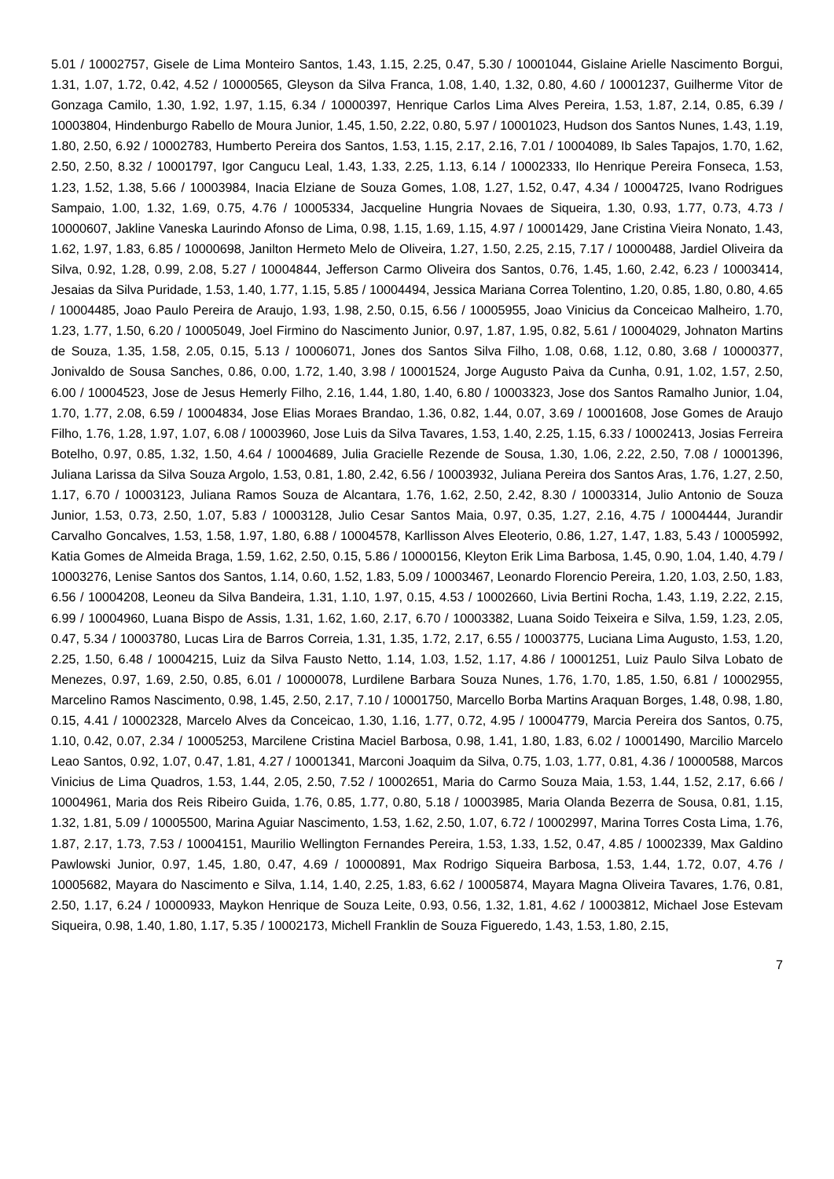5.01 / 10002757, Gisele de Lima Monteiro Santos, 1.43, 1.15, 2.25, 0.47, 5.30 / 10001044, Gislaine Arielle Nascimento Borgui, 1.31, 1.07, 1.72, 0.42, 4.52 / 10000565, Gleyson da Silva Franca, 1.08, 1.40, 1.32, 0.80, 4.60 / 10001237, Guilherme Vitor de Gonzaga Camilo, 1.30, 1.92, 1.97, 1.15, 6.34 / 10000397, Henrique Carlos Lima Alves Pereira, 1.53, 1.87, 2.14, 0.85, 6.39 / 10003804, Hindenburgo Rabello de Moura Junior, 1.45, 1.50, 2.22, 0.80, 5.97 / 10001023, Hudson dos Santos Nunes, 1.43, 1.19, 1.80, 2.50, 6.92 / 10002783, Humberto Pereira dos Santos, 1.53, 1.15, 2.17, 2.16, 7.01 / 10004089, Ib Sales Tapajos, 1.70, 1.62, 2.50, 2.50, 8.32 / 10001797, Igor Cangucu Leal, 1.43, 1.33, 2.25, 1.13, 6.14 / 10002333, Ilo Henrique Pereira Fonseca, 1.53, 1.23, 1.52, 1.38, 5.66 / 10003984, Inacia Elziane de Souza Gomes, 1.08, 1.27, 1.52, 0.47, 4.34 / 10004725, Ivano Rodrigues Sampaio, 1.00, 1.32, 1.69, 0.75, 4.76 / 10005334, Jacqueline Hungria Novaes de Siqueira, 1.30, 0.93, 1.77, 0.73, 4.73 / 10000607, Jakline Vaneska Laurindo Afonso de Lima, 0.98, 1.15, 1.69, 1.15, 4.97 / 10001429, Jane Cristina Vieira Nonato, 1.43, 1.62, 1.97, 1.83, 6.85 / 10000698, Janilton Hermeto Melo de Oliveira, 1.27, 1.50, 2.25, 2.15, 7.17 / 10000488, Jardiel Oliveira da Silva, 0.92, 1.28, 0.99, 2.08, 5.27 / 10004844, Jefferson Carmo Oliveira dos Santos, 0.76, 1.45, 1.60, 2.42, 6.23 / 10003414, Jesaias da Silva Puridade, 1.53, 1.40, 1.77, 1.15, 5.85 / 10004494, Jessica Mariana Correa Tolentino, 1.20, 0.85, 1.80, 0.80, 4.65 / 10004485, Joao Paulo Pereira de Araujo, 1.93, 1.98, 2.50, 0.15, 6.56 / 10005955, Joao Vinicius da Conceicao Malheiro, 1.70, 1.23, 1.77, 1.50, 6.20 / 10005049, Joel Firmino do Nascimento Junior, 0.97, 1.87, 1.95, 0.82, 5.61 / 10004029, Johnaton Martins de Souza, 1.35, 1.58, 2.05, 0.15, 5.13 / 10006071, Jones dos Santos Silva Filho, 1.08, 0.68, 1.12, 0.80, 3.68 / 10000377, Jonivaldo de Sousa Sanches, 0.86, 0.00, 1.72, 1.40, 3.98 / 10001524, Jorge Augusto Paiva da Cunha, 0.91, 1.02, 1.57, 2.50, 6.00 / 10004523, Jose de Jesus Hemerly Filho, 2.16, 1.44, 1.80, 1.40, 6.80 / 10003323, Jose dos Santos Ramalho Junior, 1.04, 1.70, 1.77, 2.08, 6.59 / 10004834, Jose Elias Moraes Brandao, 1.36, 0.82, 1.44, 0.07, 3.69 / 10001608, Jose Gomes de Araujo Filho, 1.76, 1.28, 1.97, 1.07, 6.08 / 10003960, Jose Luis da Silva Tavares, 1.53, 1.40, 2.25, 1.15, 6.33 / 10002413, Josias Ferreira Botelho, 0.97, 0.85, 1.32, 1.50, 4.64 / 10004689, Julia Gracielle Rezende de Sousa, 1.30, 1.06, 2.22, 2.50, 7.08 / 10001396, Juliana Larissa da Silva Souza Argolo, 1.53, 0.81, 1.80, 2.42, 6.56 / 10003932, Juliana Pereira dos Santos Aras, 1.76, 1.27, 2.50, 1.17, 6.70 / 10003123, Juliana Ramos Souza de Alcantara, 1.76, 1.62, 2.50, 2.42, 8.30 / 10003314, Julio Antonio de Souza Junior, 1.53, 0.73, 2.50, 1.07, 5.83 / 10003128, Julio Cesar Santos Maia, 0.97, 0.35, 1.27, 2.16, 4.75 / 10004444, Jurandir Carvalho Goncalves, 1.53, 1.58, 1.97, 1.80, 6.88 / 10004578, Karllisson Alves Eleoterio, 0.86, 1.27, 1.47, 1.83, 5.43 / 10005992, Katia Gomes de Almeida Braga, 1.59, 1.62, 2.50, 0.15, 5.86 / 10000156, Kleyton Erik Lima Barbosa, 1.45, 0.90, 1.04, 1.40, 4.79 / 10003276, Lenise Santos dos Santos, 1.14, 0.60, 1.52, 1.83, 5.09 / 10003467, Leonardo Florencio Pereira, 1.20, 1.03, 2.50, 1.83, 6.56 / 10004208, Leoneu da Silva Bandeira, 1.31, 1.10, 1.97, 0.15, 4.53 / 10002660, Livia Bertini Rocha, 1.43, 1.19, 2.22, 2.15, 6.99 / 10004960, Luana Bispo de Assis, 1.31, 1.62, 1.60, 2.17, 6.70 / 10003382, Luana Soido Teixeira e Silva, 1.59, 1.23, 2.05, 0.47, 5.34 / 10003780, Lucas Lira de Barros Correia, 1.31, 1.35, 1.72, 2.17, 6.55 / 10003775, Luciana Lima Augusto, 1.53, 1.20, 2.25, 1.50, 6.48 / 10004215, Luiz da Silva Fausto Netto, 1.14, 1.03, 1.52, 1.17, 4.86 / 10001251, Luiz Paulo Silva Lobato de Menezes, 0.97, 1.69, 2.50, 0.85, 6.01 / 10000078, Lurdilene Barbara Souza Nunes, 1.76, 1.70, 1.85, 1.50, 6.81 / 10002955, Marcelino Ramos Nascimento, 0.98, 1.45, 2.50, 2.17, 7.10 / 10001750, Marcello Borba Martins Araquan Borges, 1.48, 0.98, 1.80, 0.15, 4.41 / 10002328, Marcelo Alves da Conceicao, 1.30, 1.16, 1.77, 0.72, 4.95 / 10004779, Marcia Pereira dos Santos, 0.75, 1.10, 0.42, 0.07, 2.34 / 10005253, Marcilene Cristina Maciel Barbosa, 0.98, 1.41, 1.80, 1.83, 6.02 / 10001490, Marcilio Marcelo Leao Santos, 0.92, 1.07, 0.47, 1.81, 4.27 / 10001341, Marconi Joaquim da Silva, 0.75, 1.03, 1.77, 0.81, 4.36 / 10000588, Marcos Vinicius de Lima Quadros, 1.53, 1.44, 2.05, 2.50, 7.52 / 10002651, Maria do Carmo Souza Maia, 1.53, 1.44, 1.52, 2.17, 6.66 / 10004961, Maria dos Reis Ribeiro Guida, 1.76, 0.85, 1.77, 0.80, 5.18 / 10003985, Maria Olanda Bezerra de Sousa, 0.81, 1.15, 1.32, 1.81, 5.09 / 10005500, Marina Aguiar Nascimento, 1.53, 1.62, 2.50, 1.07, 6.72 / 10002997, Marina Torres Costa Lima, 1.76, 1.87, 2.17, 1.73, 7.53 / 10004151, Maurilio Wellington Fernandes Pereira, 1.53, 1.33, 1.52, 0.47, 4.85 / 10002339, Max Galdino Pawlowski Junior, 0.97, 1.45, 1.80, 0.47, 4.69 / 10000891, Max Rodrigo Siqueira Barbosa, 1.53, 1.44, 1.72, 0.07, 4.76 / 10005682, Mayara do Nascimento e Silva, 1.14, 1.40, 2.25, 1.83, 6.62 / 10005874, Mayara Magna Oliveira Tavares, 1.76, 0.81, 2.50, 1.17, 6.24 / 10000933, Maykon Henrique de Souza Leite, 0.93, 0.56, 1.32, 1.81, 4.62 / 10003812, Michael Jose Estevam Siqueira, 0.98, 1.40, 1.80, 1.17, 5.35 / 10002173, Michell Franklin de Souza Figueredo, 1.43, 1.53, 1.80, 2.15,
7